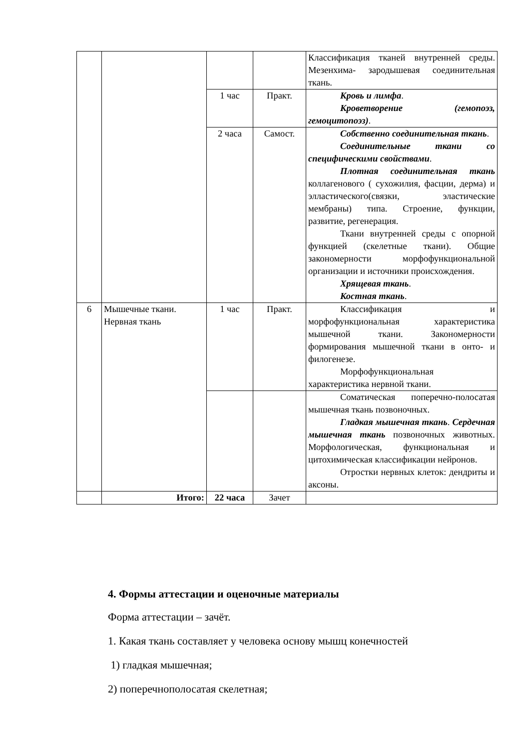| | | | | Классификация тканей внутренней среды. Мезенхима- зародышевая соединительная ткань. |
| | | 1 час | Практ. | Кровь и лимфа . Кроветворение (гемопоэз, гемоцитопоэз) . |
| | | 2 часа | Самост. | Собственно соединительная ткань . Соединительные ткани со специфическими свойствами . Плотная соединительная ткань коллагенового ( сухожилия, фасции, дерма) и элластического(связки, эластические мембраны) типа. Строение, функции, развитие, регенерация. Ткани внутренней среды с опорной функцией (скелетные ткани). Общие закономерности морфофункциональной организации и источники происхождения. Хрящевая ткань . Костная ткань . |
| 6 | Мышечные ткани. Нервная ткань | 1 час | Практ. | Классификация и морфофункциональная характеристика мышечной ткани. Закономерности формирования мышечной ткани в онто- и филогенезе. Морфофункциональная характеристика нервной ткани. |
| | | | | Соматическая поперечно-полосатая мышечная ткань позвоночных. Гладкая мышечная ткань . Сердечная мышечная ткань позвоночных животных. Морфологическая, функциональная и цитохимическая классификации нейронов. Отростки нервных клеток: дендриты и аксоны. |
| | Итого: | 22 часа | Зачет | |
4. Формы аттестации и оценочные материалы
Форма аттестации – зачёт.
1. Какая ткань составляет у человека основу мышц конечностей
1) гладкая мышечная;
2) поперечнополосатая скелетная;